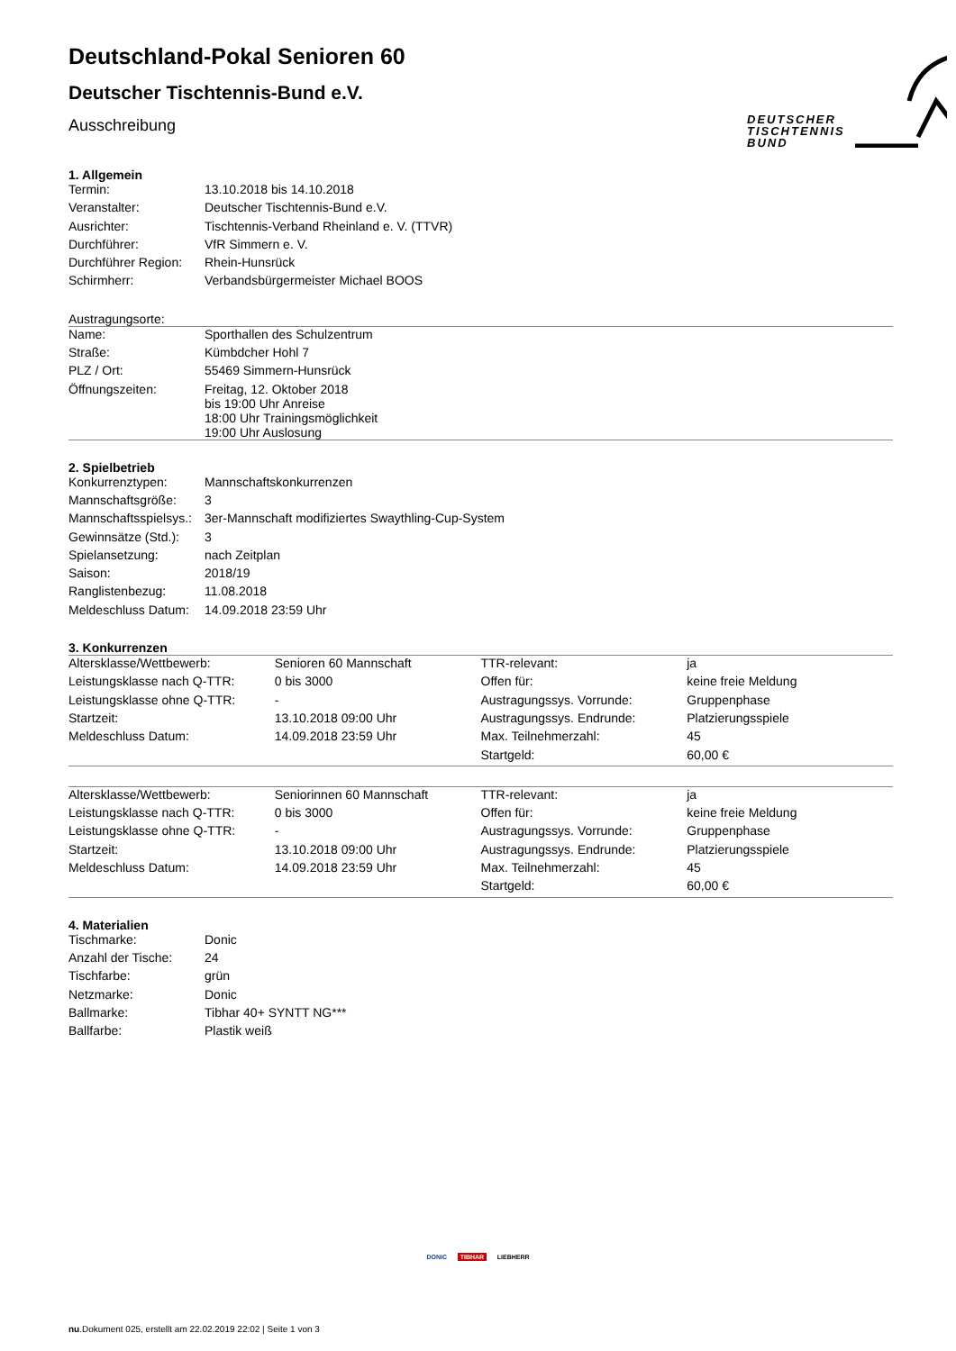DEUTSCHER
TISCHTENNIS
BUND
Deutschland-Pokal Senioren 60
Deutscher Tischtennis-Bund e.V.
Ausschreibung
1. Allgemein
| Termin: | 13.10.2018 bis 14.10.2018 |
| Veranstalter: | Deutscher Tischtennis-Bund e.V. |
| Ausrichter: | Tischtennis-Verband Rheinland e. V. (TTVR) |
| Durchführer: | VfR Simmern e. V. |
| Durchführer Region: | Rhein-Hunsrück |
| Schirmherr: | Verbandsbürgermeister Michael BOOS |
Austragungsorte:
| Name: | Sporthallen des Schulzentrum |
| Straße: | Kümbdcher Hohl 7 |
| PLZ / Ort: | 55469 Simmern-Hunsrück |
| Öffnungszeiten: | Freitag, 12. Oktober 2018 bis 19:00 Uhr Anreise 18:00 Uhr Trainingsmöglichkeit 19:00 Uhr Auslosung |
2. Spielbetrieb
| Konkurrenztypen: | Mannschaftskonkurrenzen |
| Mannschaftsgröße: | 3 |
| Mannschaftsspielsys.: | 3er-Mannschaft modifiziertes Swaythling-Cup-System |
| Gewinnsätze (Std.): | 3 |
| Spielansetzung: | nach Zeitplan |
| Saison: | 2018/19 |
| Ranglistenbezug: | 11.08.2018 |
| Meldeschluss Datum: | 14.09.2018 23:59 Uhr |
3. Konkurrenzen
| Altersklasse/Wettbewerb: | Senioren 60 Mannschaft | TTR-relevant: | ja |
| Leistungsklasse nach Q-TTR: | 0 bis 3000 | Offen für: | keine freie Meldung |
| Leistungsklasse ohne Q-TTR: | - | Austragungssys. Vorrunde: | Gruppenphase |
| Startzeit: | 13.10.2018 09:00 Uhr | Austragungssys. Endrunde: | Platzierungsspiele |
| Meldeschluss Datum: | 14.09.2018 23:59 Uhr | Max. Teilnehmerzahl: | 45 |
| | | Startgeld: | 60,00 € |
| Altersklasse/Wettbewerb: | Seniorinnen 60 Mannschaft | TTR-relevant: | ja |
| Leistungsklasse nach Q-TTR: | 0 bis 3000 | Offen für: | keine freie Meldung |
| Leistungsklasse ohne Q-TTR: | - | Austragungssys. Vorrunde: | Gruppenphase |
| Startzeit: | 13.10.2018 09:00 Uhr | Austragungssys. Endrunde: | Platzierungsspiele |
| Meldeschluss Datum: | 14.09.2018 23:59 Uhr | Max. Teilnehmerzahl: | 45 |
| | | Startgeld: | 60,00 € |
4. Materialien
| Tischmarke: | Donic |
| Anzahl der Tische: | 24 |
| Tischfarbe: | grün |
| Netzmarke: | Donic |
| Ballmarke: | Tibhar 40+ SYNTT NG*** |
| Ballfarbe: | Plastik weiß |
DONIC TIBHAR LIEBHERR
nu.Dokument 025, erstellt am 22.02.2019 22:02 | Seite 1 von 3